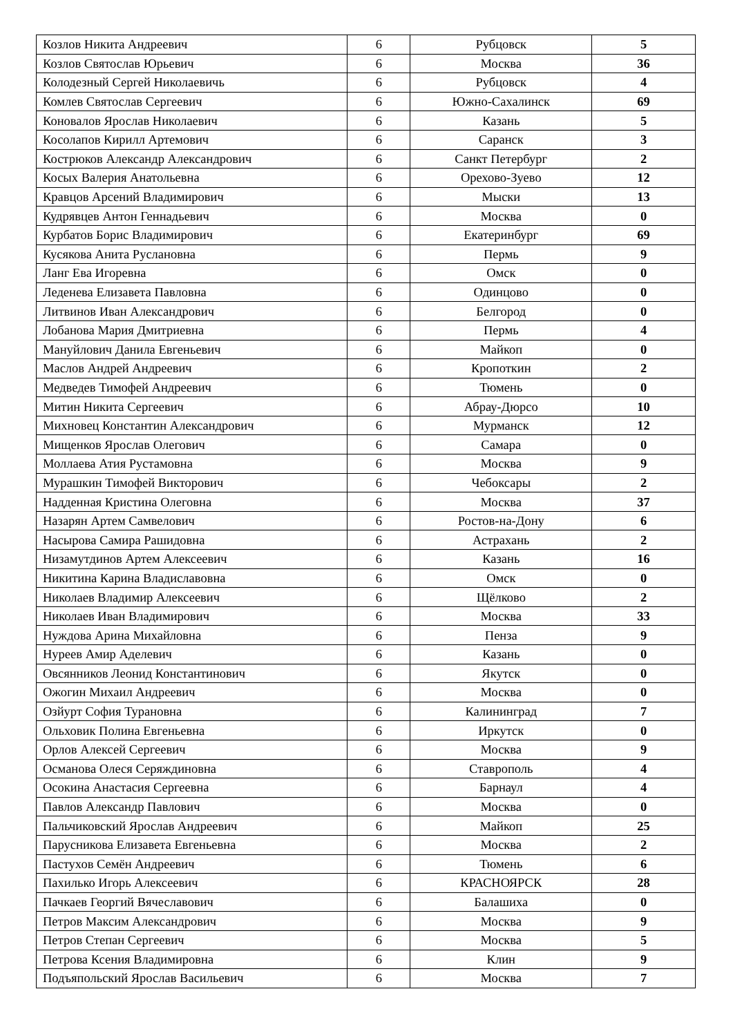| Козлов Никита Андреевич | 6 | Рубцовск | 5 |
| Козлов Святослав Юрьевич | 6 | Москва | 36 |
| Колодезный Сергей Николаевичь | 6 | Рубцовск | 4 |
| Комлев Святослав Сергеевич | 6 | Южно-Сахалинск | 69 |
| Коновалов Ярослав Николаевич | 6 | Казань | 5 |
| Косолапов Кирилл Артемович | 6 | Саранск | 3 |
| Кострюков Александр Александрович | 6 | Санкт Петербург | 2 |
| Косых Валерия Анатольевна | 6 | Орехово-Зуево | 12 |
| Кравцов Арсений Владимирович | 6 | Мыски | 13 |
| Кудрявцев Антон Геннадьевич | 6 | Москва | 0 |
| Курбатов Борис Владимирович | 6 | Екатеринбург | 69 |
| Кусякова Анита Руслановна | 6 | Пермь | 9 |
| Ланг Ева Игоревна | 6 | Омск | 0 |
| Леденева Елизавета Павловна | 6 | Одинцово | 0 |
| Литвинов Иван Александрович | 6 | Белгород | 0 |
| Лобанова Мария Дмитриевна | 6 | Пермь | 4 |
| Мануйлович Данила Евгеньевич | 6 | Майкоп | 0 |
| Маслов Андрей Андреевич | 6 | Кропоткин | 2 |
| Медведев Тимофей Андреевич | 6 | Тюмень | 0 |
| Митин Никита Сергеевич | 6 | Абрау-Дюрсо | 10 |
| Михновец Константин Александрович | 6 | Мурманск | 12 |
| Мищенков Ярослав Олегович | 6 | Самара | 0 |
| Моллаева Атия Рустамовна | 6 | Москва | 9 |
| Мурашкин Тимофей Викторович | 6 | Чебоксары | 2 |
| Надденная Кристина Олеговна | 6 | Москва | 37 |
| Назарян Артем Самвелович | 6 | Ростов-на-Дону | 6 |
| Насырова Самира Рашидовна | 6 | Астрахань | 2 |
| Низамутдинов Артем Алексеевич | 6 | Казань | 16 |
| Никитина Карина Владиславовна | 6 | Омск | 0 |
| Николаев Владимир Алексеевич | 6 | Щёлково | 2 |
| Николаев Иван Владимирович | 6 | Москва | 33 |
| Нуждова Арина Михайловна | 6 | Пенза | 9 |
| Нуреев Амир Аделевич | 6 | Казань | 0 |
| Овсянников Леонид Константинович | 6 | Якутск | 0 |
| Ожогин Михаил Андреевич | 6 | Москва | 0 |
| Озйурт София Турановна | 6 | Калининград | 7 |
| Ольховик Полина Евгеньевна | 6 | Иркутск | 0 |
| Орлов Алексей Сергеевич | 6 | Москва | 9 |
| Османова Олеся Серяждиновна | 6 | Ставрополь | 4 |
| Осокина Анастасия Сергеевна | 6 | Барнаул | 4 |
| Павлов Александр Павлович | 6 | Москва | 0 |
| Пальчиковский Ярослав Андреевич | 6 | Майкоп | 25 |
| Парусникова Елизавета Евгеньевна | 6 | Москва | 2 |
| Пастухов Семён Андреевич | 6 | Тюмень | 6 |
| Пахилько Игорь Алексеевич | 6 | КРАСНОЯРСК | 28 |
| Пачкаев Георгий Вячеславович | 6 | Балашиха | 0 |
| Петров Максим Александрович | 6 | Москва | 9 |
| Петров Степан Сергеевич | 6 | Москва | 5 |
| Петрова Ксения Владимировна | 6 | Клин | 9 |
| Подъяпольский Ярослав Васильевич | 6 | Москва | 7 |